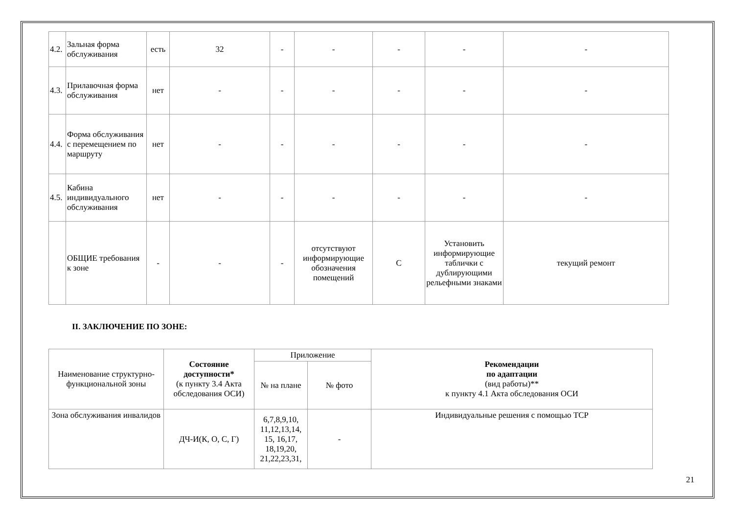| 4.2. | Зальная форма обслуживания | есть | 32 | - | - | - | - | - |
| 4.3. | Прилавочная форма обслуживания | нет | - | - | - | - | - | - |
| 4.4. | Форма обслуживания с перемещением по маршруту | нет | - | - | - | - | - | - |
| 4.5. | Кабина индивидуального обслуживания | нет | - | - | - | - | - | - |
| | ОБЩИЕ требования к зоне | - | - | - | отсутствуют информирующие обозначения помещений | С | Установить информирующие таблички с дублирующими рельефными знаками | текущий ремонт |
II. ЗАКЛЮЧЕНИЕ ПО ЗОНЕ:
| Наименование структурно-функциональной зоны | Состояние доступности* (к пункту 3.4 Акта обследования ОСИ) | Приложение | | Рекомендации по адаптации (вид работы)** к пункту 4.1 Акта обследования ОСИ |
| | | № на плане | № фото | |
| Зона обслуживания инвалидов | ДЧ-И(К, О, С, Г) | 6,7,8,9,10, 11,12,13,14, 15, 16,17, 18,19,20, 21,22,23,31, | - | Индивидуальные решения с помощью ТСР |
21